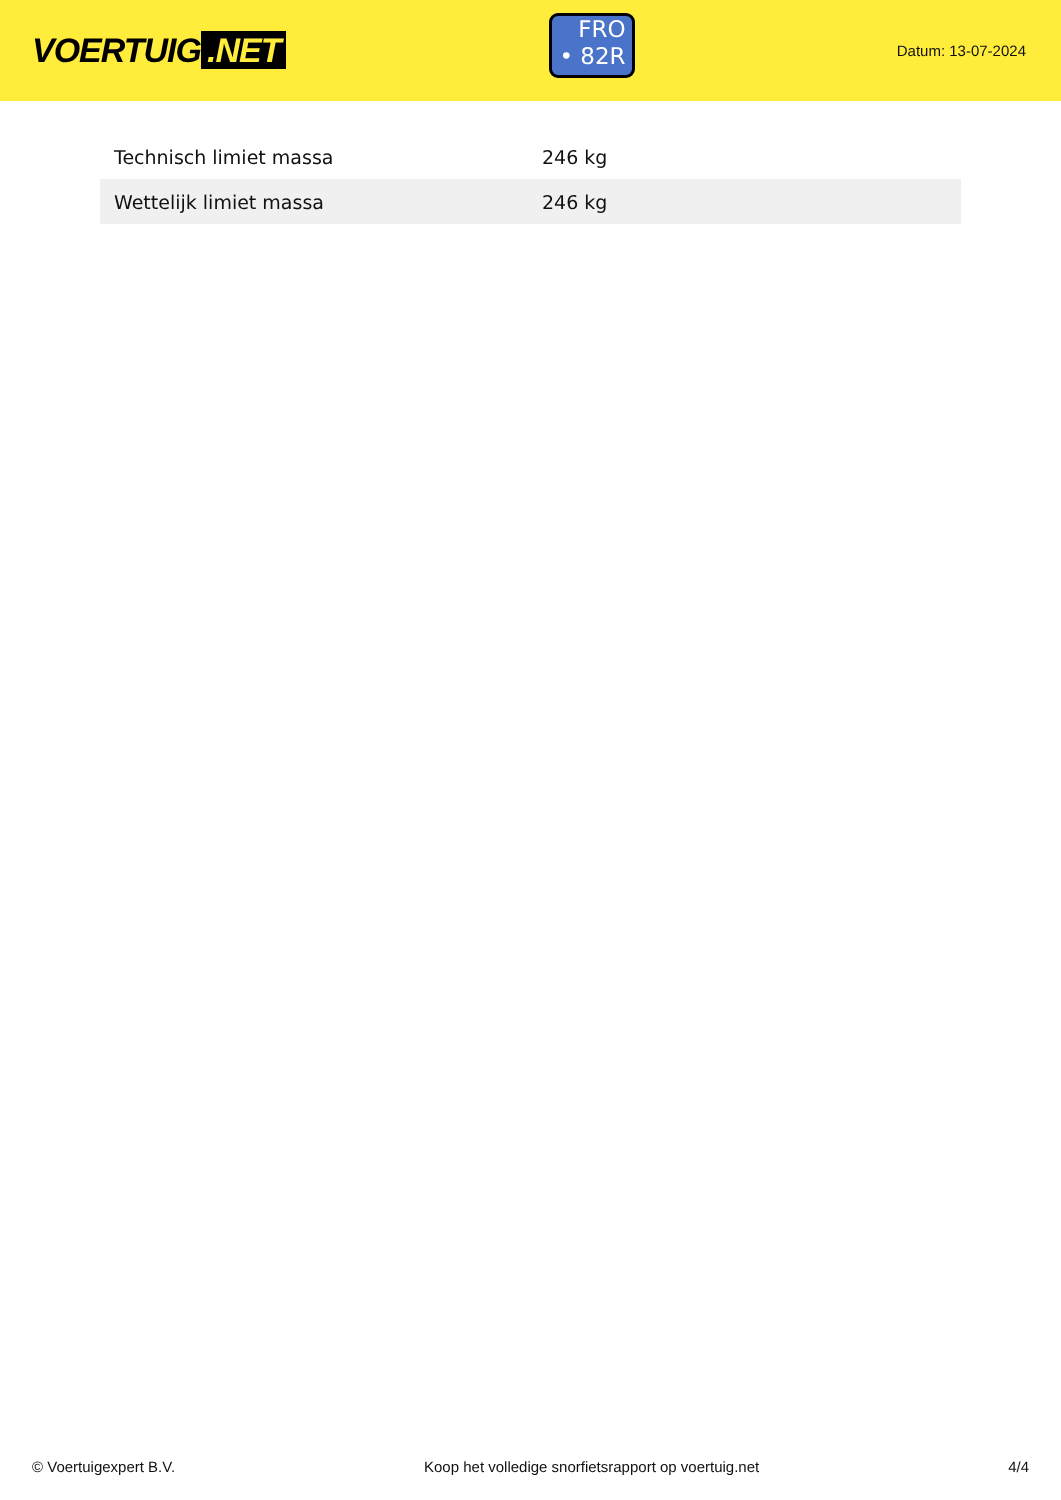VOERTUIG.NET
FRO
• 82R
Datum: 13-07-2024
| Technisch limiet massa | 246 kg |
| Wettelijk limiet massa | 246 kg |
© Voertuigexpert B.V. Koop het volledige snorfietsrapport op voertuig.net 4/4